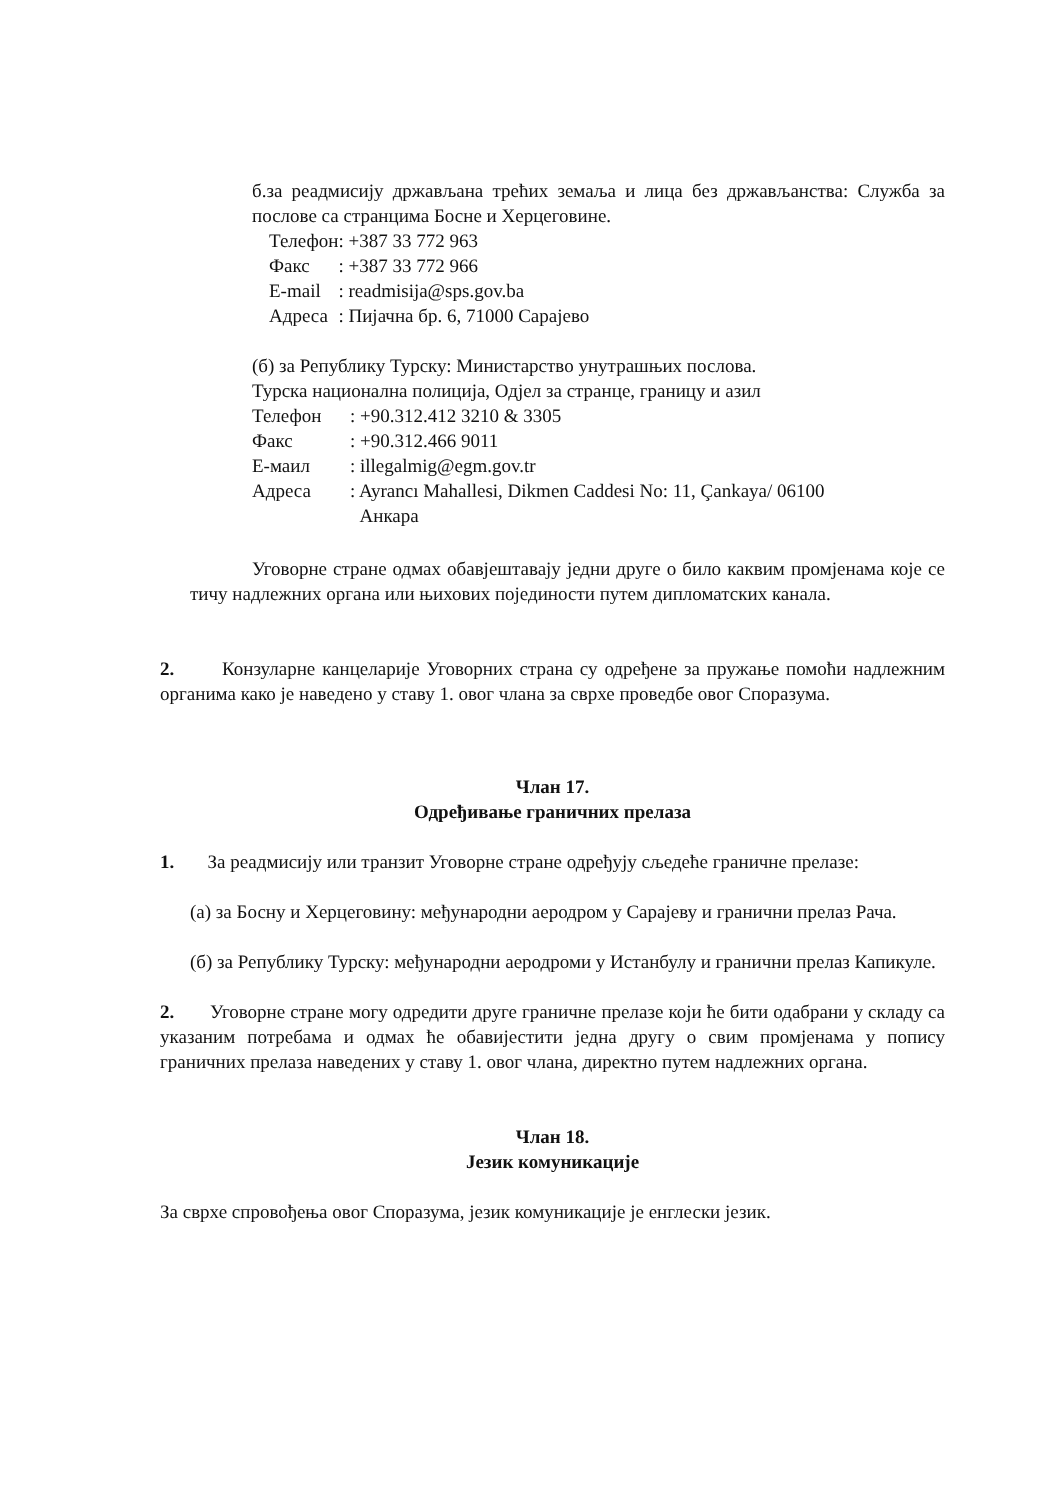б.за реадмисију држављана трећих земаља и лица без држављанства: Служба за послове са странцима Босне и Херцеговине.
| Телефон | : +387 33 772 963 |
| Факс | : +387 33 772 966 |
| E-mail | : readmisija@sps.gov.ba |
| Адреса | : Пијачна бр. 6, 71000 Сарајево |
(б) за Републику Турску: Министарство унутрашњих послова.
Турска национална полиција, Одјел за странце, границу и азил
| Телефон | : +90.312.412 3210 & 3305 |
| Факс | : +90.312.466 9011 |
| Е-маил | : illegalmig@egm.gov.tr |
| Адреса | : Ayrancı Mahallesi, Dikmen Caddesi No: 11, Çankaya/ 06100 Анкара |
Уговорне стране одмах обавјештавају једни друге о било каквим промјенама које се тичу надлежних органа или њихових појединости путем дипломатских канала.
2. Конзуларне канцеларије Уговорних страна су одређене за пружање помоћи надлежним органима како је наведено у ставу 1. овог члана за сврхе проведбе овог Споразума.
Члан 17.
Одређивање граничних прелаза
1. За реадмисију или транзит Уговорне стране одређују сљедеће граничне прелазе:
(а) за Босну и Херцеговину: међународни аеродром у Сарајеву и гранични прелаз Рача.
(б) за Републику Турску: међународни аеродроми у Истанбулу и гранични прелаз Капикуле.
2. Уговорне стране могу одредити друге граничне прелазе који ће бити одабрани у складу са указаним потребама и одмах ће обавијестити једна другу о свим промјенама у попису граничних прелаза наведених у ставу 1. овог члана, директно путем надлежних органа.
Члан 18.
Језик комуникације
За сврхе спровођења овог Споразума, језик комуникације је енглески језик.